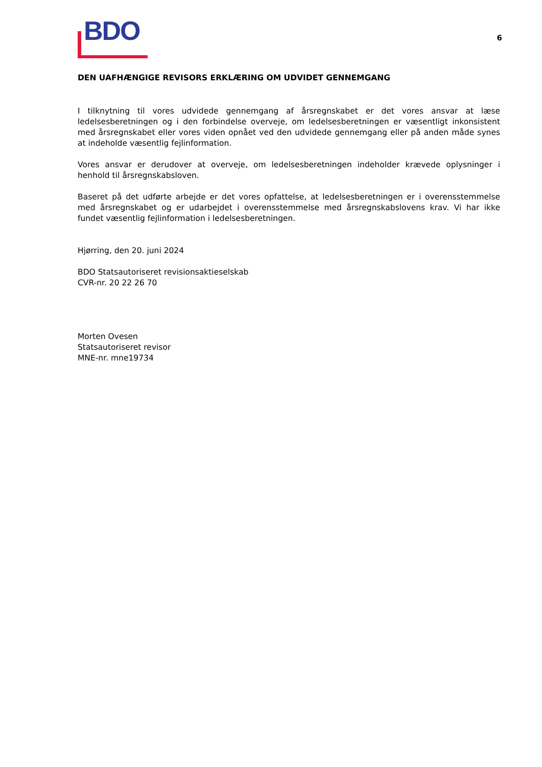BDO
6
DEN UAFHÆNGIGE REVISORS ERKLÆRING OM UDVIDET GENNEMGANG
I tilknytning til vores udvidede gennemgang af årsregnskabet er det vores ansvar at læse ledelsesberetningen og i den forbindelse overveje, om ledelsesberetningen er væsentligt inkonsistent med årsregnskabet eller vores viden opnået ved den udvidede gennemgang eller på anden måde synes at indeholde væsentlig fejlinformation.
Vores ansvar er derudover at overveje, om ledelsesberetningen indeholder krævede oplysninger i henhold til årsregnskabsloven.
Baseret på det udførte arbejde er det vores opfattelse, at ledelsesberetningen er i overensstemmelse med årsregnskabet og er udarbejdet i overensstemmelse med årsregnskabslovens krav. Vi har ikke fundet væsentlig fejlinformation i ledelsesberetningen.
Hjørring, den 20. juni 2024
BDO Statsautoriseret revisionsaktieselskab
CVR-nr. 20 22 26 70
Morten Ovesen
Statsautoriseret revisor
MNE-nr. mne19734